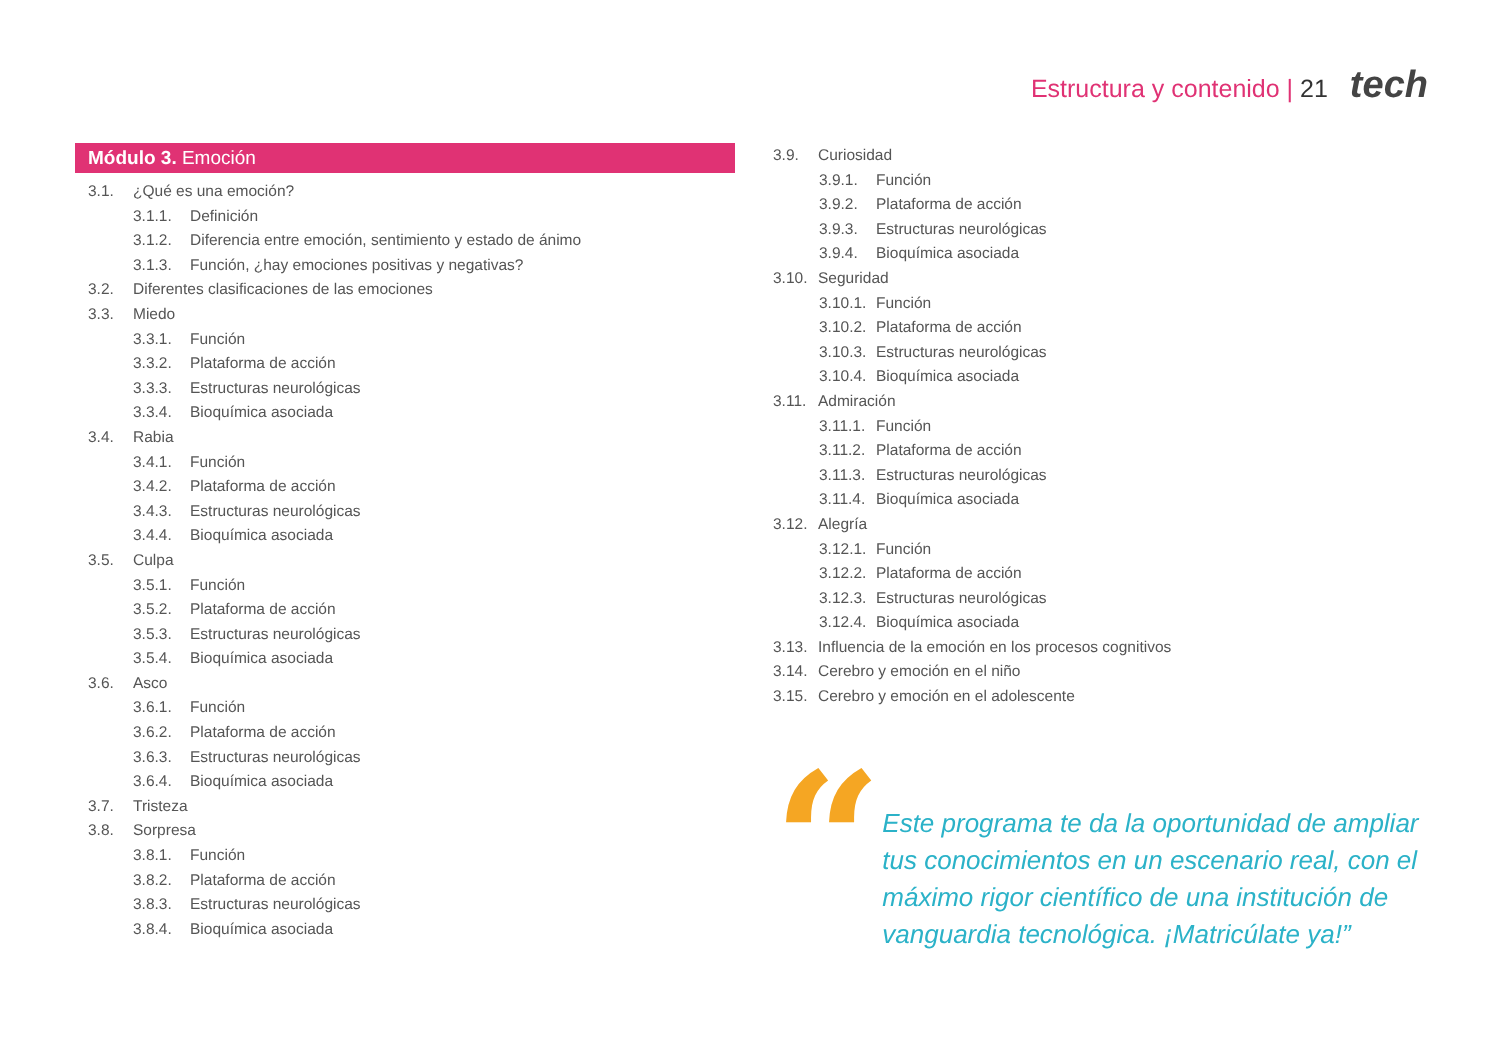Estructura y contenido | 21 tech
Módulo 3. Emoción
3.1. ¿Qué es una emoción?
3.1.1. Definición
3.1.2. Diferencia entre emoción, sentimiento y estado de ánimo
3.1.3. Función, ¿hay emociones positivas y negativas?
3.2. Diferentes clasificaciones de las emociones
3.3. Miedo
3.3.1. Función
3.3.2. Plataforma de acción
3.3.3. Estructuras neurológicas
3.3.4. Bioquímica asociada
3.4. Rabia
3.4.1. Función
3.4.2. Plataforma de acción
3.4.3. Estructuras neurológicas
3.4.4. Bioquímica asociada
3.5. Culpa
3.5.1. Función
3.5.2. Plataforma de acción
3.5.3. Estructuras neurológicas
3.5.4. Bioquímica asociada
3.6. Asco
3.6.1. Función
3.6.2. Plataforma de acción
3.6.3. Estructuras neurológicas
3.6.4. Bioquímica asociada
3.7. Tristeza
3.8. Sorpresa
3.8.1. Función
3.8.2. Plataforma de acción
3.8.3. Estructuras neurológicas
3.8.4. Bioquímica asociada
3.9. Curiosidad
3.9.1. Función
3.9.2. Plataforma de acción
3.9.3. Estructuras neurológicas
3.9.4. Bioquímica asociada
3.10. Seguridad
3.10.1. Función
3.10.2. Plataforma de acción
3.10.3. Estructuras neurológicas
3.10.4. Bioquímica asociada
3.11. Admiración
3.11.1. Función
3.11.2. Plataforma de acción
3.11.3. Estructuras neurológicas
3.11.4. Bioquímica asociada
3.12. Alegría
3.12.1. Función
3.12.2. Plataforma de acción
3.12.3. Estructuras neurológicas
3.12.4. Bioquímica asociada
3.13. Influencia de la emoción en los procesos cognitivos
3.14. Cerebro y emoción en el niño
3.15. Cerebro y emoción en el adolescente
“
Este programa te da la oportunidad de ampliar tus conocimientos en un escenario real, con el máximo rigor científico de una institución de vanguardia tecnológica. ¡Matricúlate ya!”